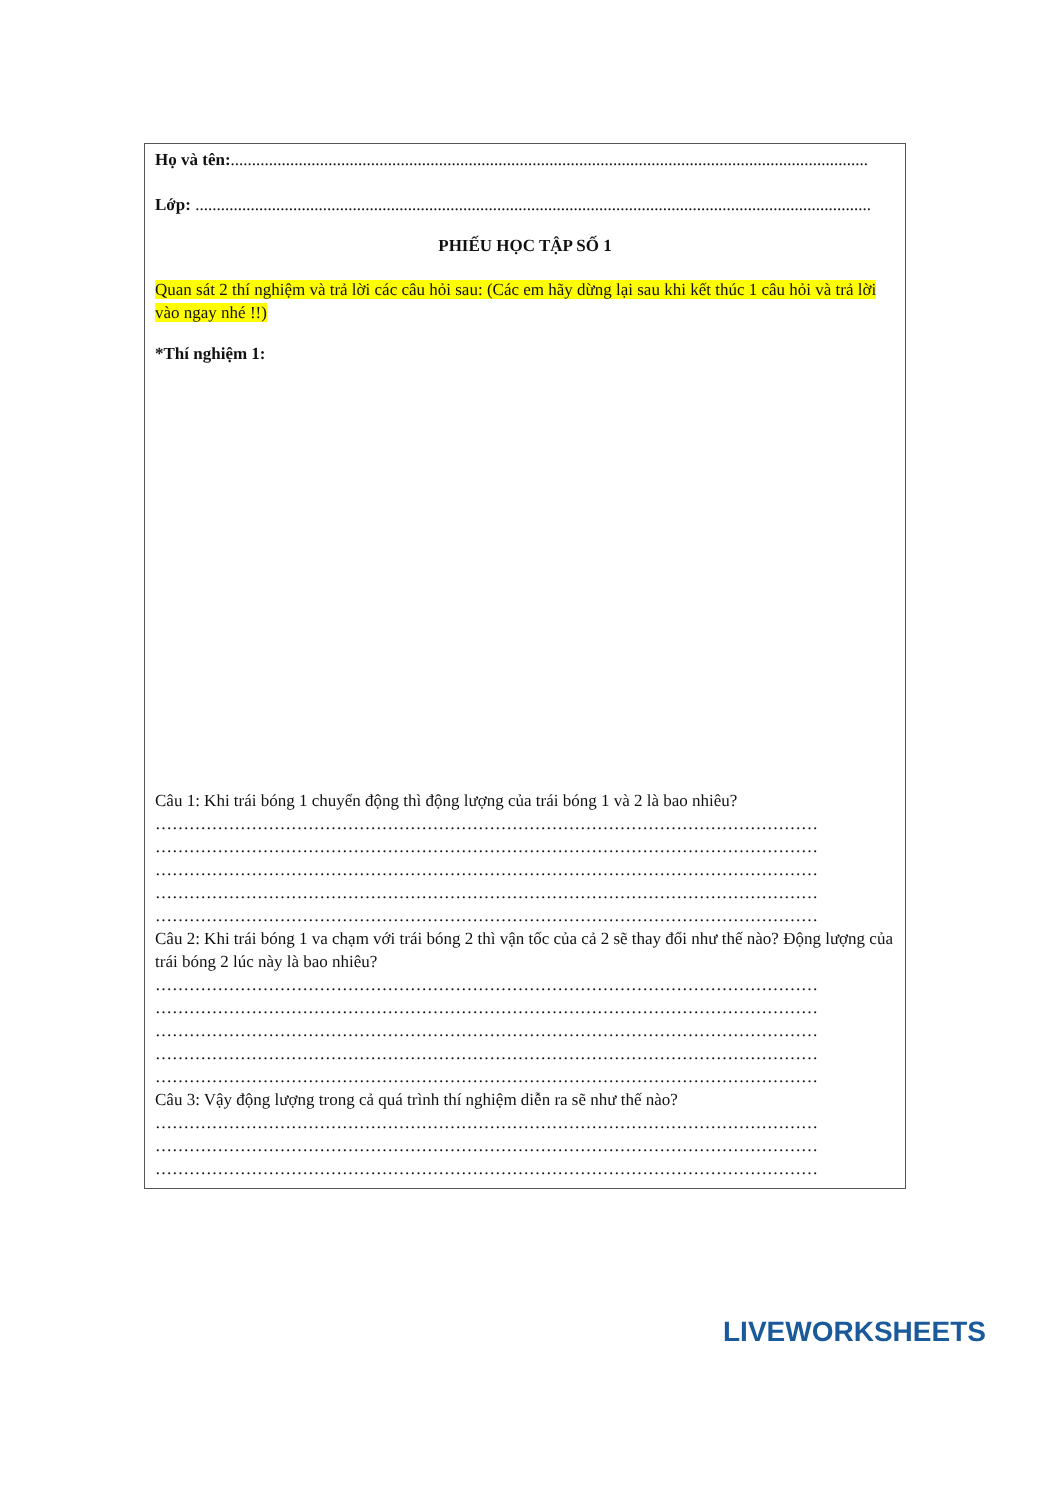Họ và tên:......................................................................................................................................................
Lớp: ...............................................................................................................................................................
PHIẾU HỌC TẬP SỐ 1
Quan sát 2 thí nghiệm và trả lời các câu hỏi sau: (Các em hãy dừng lại sau khi kết thúc 1 câu hỏi và trả lời vào ngay nhé !!)
*Thí nghiệm 1:
Câu 1: Khi trái bóng 1 chuyển động thì động lượng của trái bóng 1 và 2 là bao nhiêu?
………………………………………………………………………………………………………
………………………………………………………………………………………………………
………………………………………………………………………………………………………
………………………………………………………………………………………………………
………………………………………………………………………………………………………
Câu 2: Khi trái bóng 1 va chạm với trái bóng 2 thì vận tốc của cả 2 sẽ thay đổi như thế nào? Động lượng của trái bóng 2 lúc này là bao nhiêu?
………………………………………………………………………………………………………
………………………………………………………………………………………………………
………………………………………………………………………………………………………
………………………………………………………………………………………………………
………………………………………………………………………………………………………
Câu 3: Vậy động lượng trong cả quá trình thí nghiệm diễn ra sẽ như thế nào?
………………………………………………………………………………………………………
………………………………………………………………………………………………………
………………………………………………………………………………………………………
LIVEWORKSHEETS